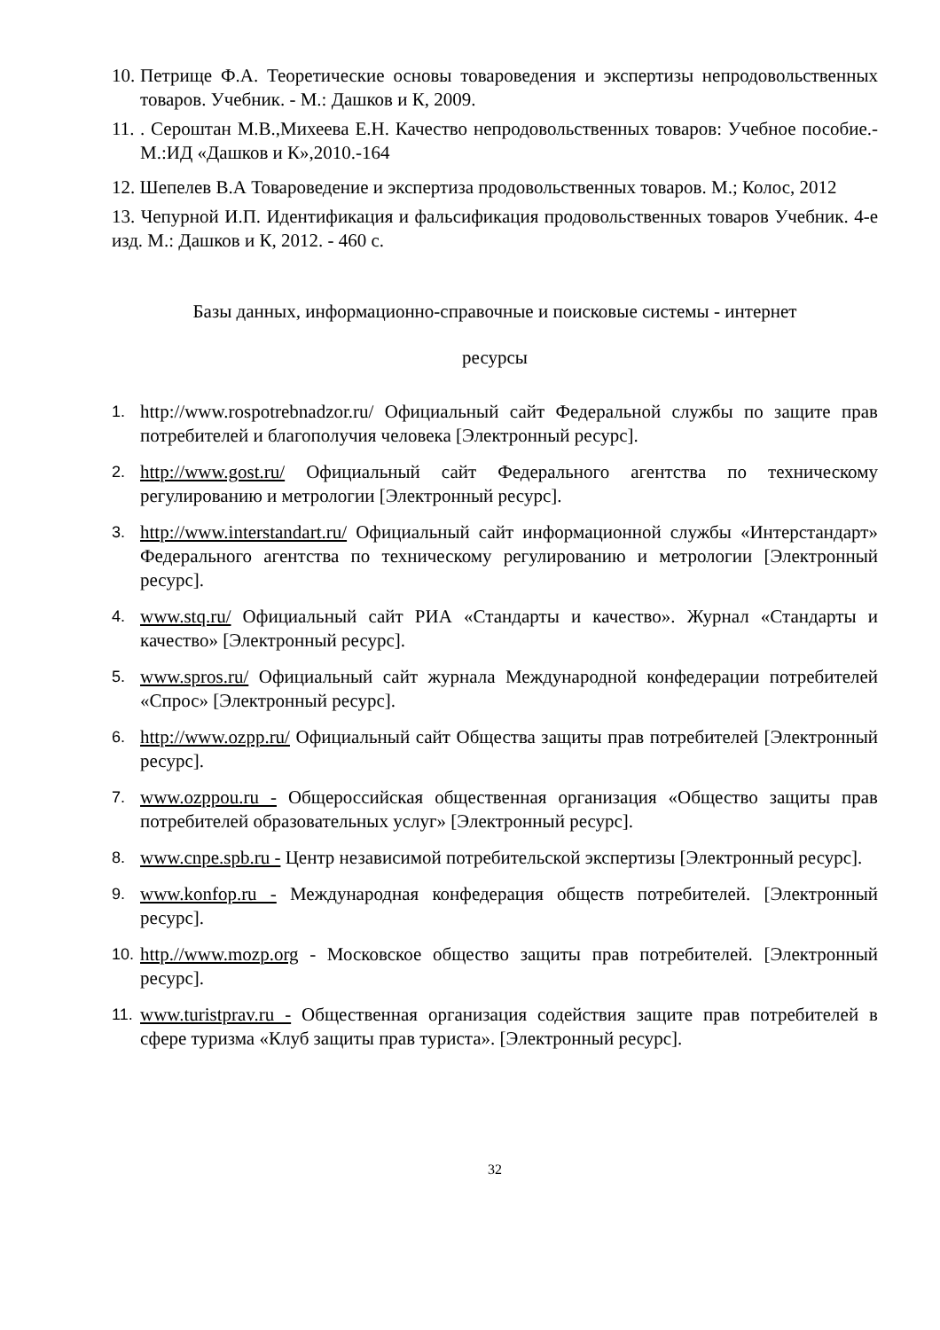10. Петрище Ф.А. Теоретические основы товароведения и экспертизы непродовольственных товаров. Учебник. - М.: Дашков и К, 2009.
11.. Сероштан М.В.,Михеева Е.Н. Качество непродовольственных товаров: Учебное пособие.-М.:ИД «Дашков и К»,2010.-164
12. Шепелев В.А Товароведение и экспертиза продовольственных товаров. М.; Колос, 2012
13. Чепурной И.П. Идентификация и фальсификация продовольственных товаров Учебник. 4-е изд. М.: Дашков и К, 2012. - 460 с.
Базы данных, информационно-справочные и поисковые системы - интернет
ресурсы
1. http://www.rospotrebnadzor.ru/ Официальный сайт Федеральной службы по защите прав потребителей и благополучия человека [Электронный ресурс].
2. http://www.gost.ru/ Официальный сайт Федерального агентства по техническому регулированию и метрологии [Электронный ресурс].
3. http://www.interstandart.ru/ Официальный сайт информационной службы «Интерстандарт» Федерального агентства по техническому регулированию и метрологии [Электронный ресурс].
4. www.stq.ru/ Официальный сайт РИА «Стандарты и качество». Журнал «Стандарты и качество» [Электронный ресурс].
5. www.spros.ru/ Официальный сайт журнала Международной конфедерации потребителей «Спрос» [Электронный ресурс].
6. http://www.ozpp.ru/ Официальный сайт Общества защиты прав потребителей [Электронный ресурс].
7. www.ozppou.ru - Общероссийская общественная организация «Общество защиты прав потребителей образовательных услуг» [Электронный ресурс].
8. www.cnpe.spb.ru - Центр независимой потребительской экспертизы [Электронный ресурс].
9. www.konfop.ru - Международная конфедерация обществ потребителей. [Электронный ресурс].
10. http.//www.mozp.org - Московское общество защиты прав потребителей. [Электронный ресурс].
11. www.turistprav.ru - Общественная организация содействия защите прав потребителей в сфере туризма «Клуб защиты прав туриста». [Электронный ресурс].
32